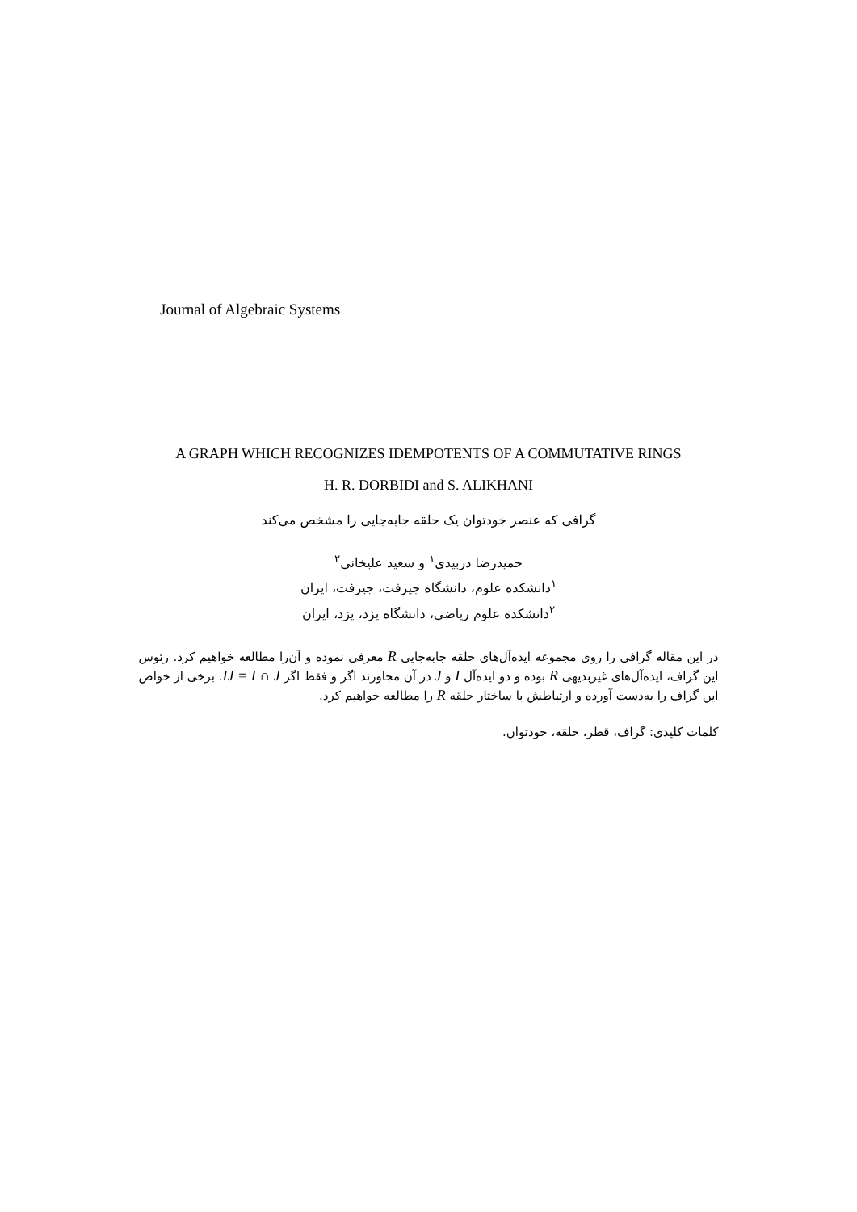Journal of Algebraic Systems
A GRAPH WHICH RECOGNIZES IDEMPOTENTS OF A COMMUTATIVE RINGS
H. R. DORBIDI and S. ALIKHANI
گرافی که عنصر خودتوان یک حلقه جابه‌جایی را مشخص می‌کند
حمیدرضا دربیدی<sup>۱</sup> و سعید علیخانی<sup>۲</sup>
<sup>۱</sup> دانشکده علوم، دانشگاه جیرفت، جیرفت، ایران
<sup>۲</sup> دانشکده علوم ریاضی، دانشگاه یزد، یزد، ایران
در این مقاله گرافی را روی مجموعه ایده‌آل‌های حلقه جابه‌جایی R معرفی نموده و آن‌را مطالعه خواهیم کرد. رئوس این گراف، ایده‌آل‌های غیربدیهی R بوده و دو ایده‌آل I و J در آن مجاورند اگر و فقط اگر IJ = I ∩ J. برخی از خواص این گراف را به‌دست آورده و ارتباطش با ساختار حلقه R را مطالعه خواهیم کرد.
کلمات کلیدی: گراف، قطر، حلقه، خودتوان.